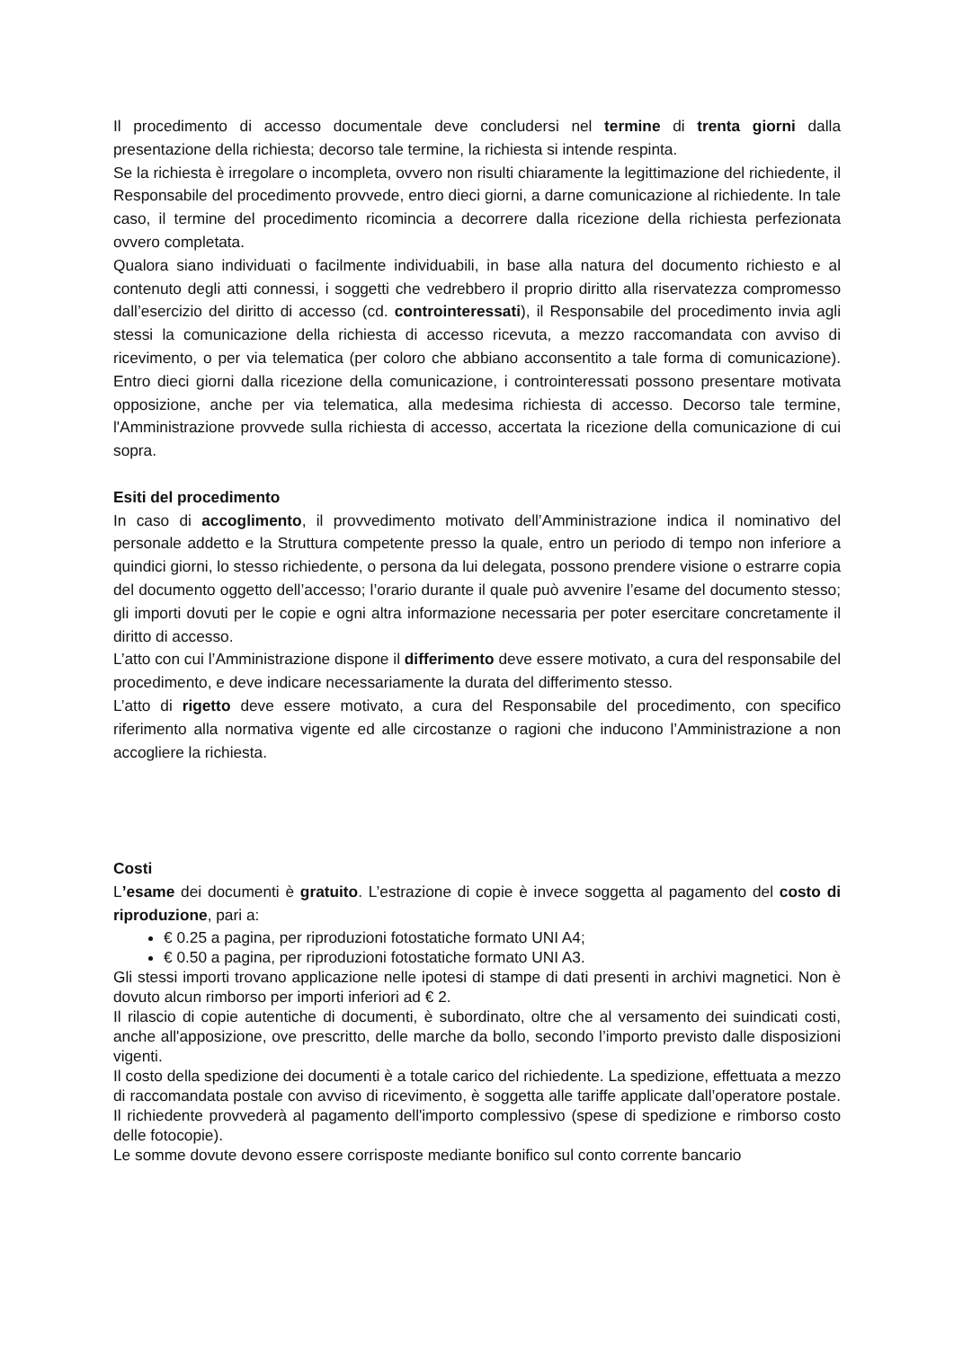Il procedimento di accesso documentale deve concludersi nel termine di trenta giorni dalla presentazione della richiesta; decorso tale termine, la richiesta si intende respinta.
Se la richiesta è irregolare o incompleta, ovvero non risulti chiaramente la legittimazione del richiedente, il Responsabile del procedimento provvede, entro dieci giorni, a darne comunicazione al richiedente. In tale caso, il termine del procedimento ricomincia a decorrere dalla ricezione della richiesta perfezionata ovvero completata.
Qualora siano individuati o facilmente individuabili, in base alla natura del documento richiesto e al contenuto degli atti connessi, i soggetti che vedrebbero il proprio diritto alla riservatezza compromesso dall’esercizio del diritto di accesso (cd. controinteressati), il Responsabile del procedimento invia agli stessi la comunicazione della richiesta di accesso ricevuta, a mezzo raccomandata con avviso di ricevimento, o per via telematica (per coloro che abbiano acconsentito a tale forma di comunicazione). Entro dieci giorni dalla ricezione della comunicazione, i controinteressati possono presentare motivata opposizione, anche per via telematica, alla medesima richiesta di accesso. Decorso tale termine, l'Amministrazione provvede sulla richiesta di accesso, accertata la ricezione della comunicazione di cui sopra.
Esiti del procedimento
In caso di accoglimento, il provvedimento motivato dell’Amministrazione indica il nominativo del personale addetto e la Struttura competente presso la quale, entro un periodo di tempo non inferiore a quindici giorni, lo stesso richiedente, o persona da lui delegata, possono prendere visione o estrarre copia del documento oggetto dell’accesso; l’orario durante il quale può avvenire l’esame del documento stesso; gli importi dovuti per le copie e ogni altra informazione necessaria per poter esercitare concretamente il diritto di accesso.
L’atto con cui l’Amministrazione dispone il differimento deve essere motivato, a cura del responsabile del procedimento, e deve indicare necessariamente la durata del differimento stesso.
L’atto di rigetto deve essere motivato, a cura del Responsabile del procedimento, con specifico riferimento alla normativa vigente ed alle circostanze o ragioni che inducono l’Amministrazione a non accogliere la richiesta.
Costi
L’esame dei documenti è gratuito. L’estrazione di copie è invece soggetta al pagamento del costo di riproduzione, pari a:
€ 0.25 a pagina, per riproduzioni fotostatiche formato UNI A4;
€ 0.50 a pagina, per riproduzioni fotostatiche formato UNI A3.
Gli stessi importi trovano applicazione nelle ipotesi di stampe di dati presenti in archivi magnetici. Non è dovuto alcun rimborso per importi inferiori ad € 2.
Il rilascio di copie autentiche di documenti, è subordinato, oltre che al versamento dei suindicati costi, anche all'apposizione, ove prescritto, delle marche da bollo, secondo l’importo previsto dalle disposizioni vigenti.
Il costo della spedizione dei documenti è a totale carico del richiedente. La spedizione, effettuata a mezzo di raccomandata postale con avviso di ricevimento, è soggetta alle tariffe applicate dall’operatore postale. Il richiedente provvederà al pagamento dell'importo complessivo (spese di spedizione e rimborso costo delle fotocopie).
Le somme dovute devono essere corrisposte mediante bonifico sul conto corrente bancario